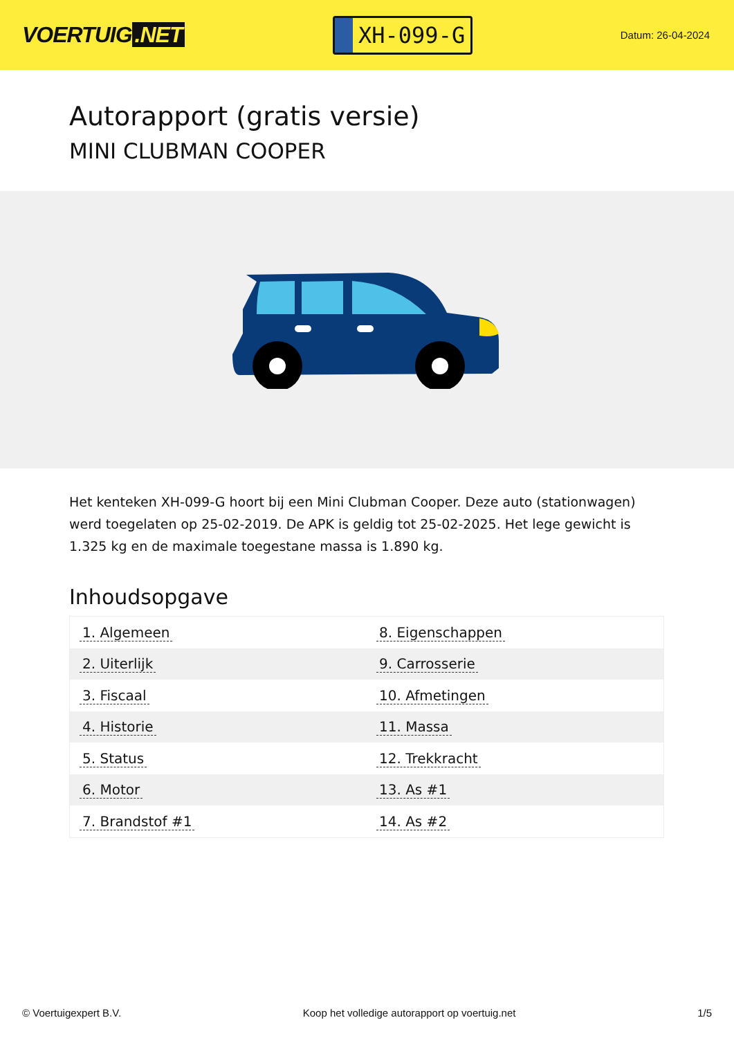VOERTUIG.NET
XH-099-G
Datum: 26-04-2024
Autorapport (gratis versie)
MINI CLUBMAN COOPER
Het kenteken XH-099-G hoort bij een Mini Clubman Cooper. Deze auto (stationwagen) werd toegelaten op 25-02-2019. De APK is geldig tot 25-02-2025. Het lege gewicht is 1.325 kg en de maximale toegestane massa is 1.890 kg.
Inhoudsopgave
| 1. Algemeen | 8. Eigenschappen |
| 2. Uiterlijk | 9. Carrosserie |
| 3. Fiscaal | 10. Afmetingen |
| 4. Historie | 11. Massa |
| 5. Status | 12. Trekkracht |
| 6. Motor | 13. As #1 |
| 7. Brandstof #1 | 14. As #2 |
© Voertuigexpert B.V. Koop het volledige autorapport op voertuig.net 1/5